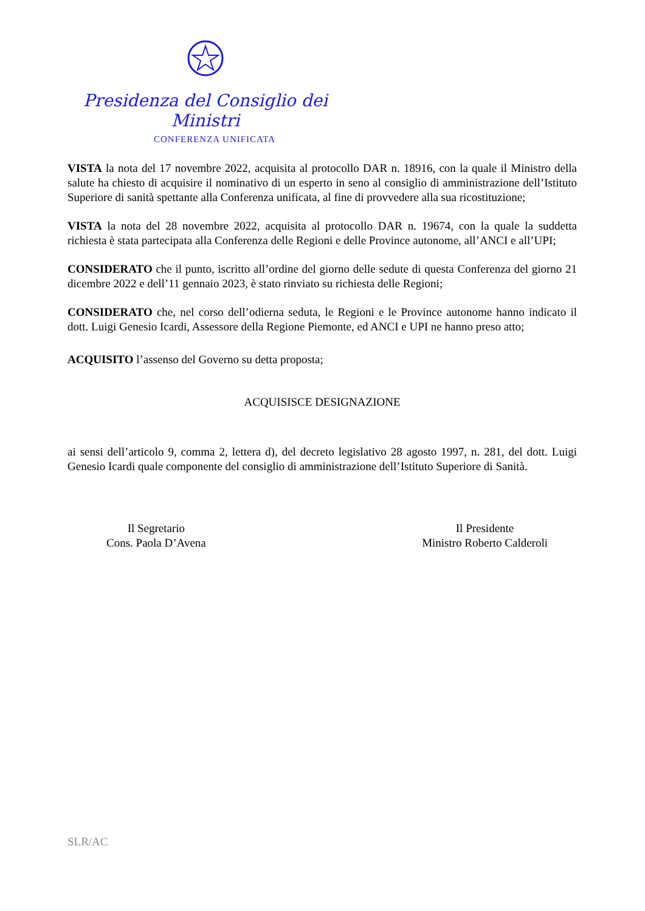Presidenza del Consiglio dei Ministri
CONFERENZA UNIFICATA
VISTA la nota del 17 novembre 2022, acquisita al protocollo DAR n. 18916, con la quale il Ministro della salute ha chiesto di acquisire il nominativo di un esperto in seno al consiglio di amministrazione dell’Istituto Superiore di sanità spettante alla Conferenza unificata, al fine di provvedere alla sua ricostituzione;
VISTA la nota del 28 novembre 2022, acquisita al protocollo DAR n. 19674, con la quale la suddetta richiesta è stata partecipata alla Conferenza delle Regioni e delle Province autonome, all’ANCI e all’UPI;
CONSIDERATO che il punto, iscritto all’ordine del giorno delle sedute di questa Conferenza del giorno 21 dicembre 2022 e dell’11 gennaio 2023, è stato rinviato su richiesta delle Regioni;
CONSIDERATO che, nel corso dell’odierna seduta, le Regioni e le Province autonome hanno indicato il dott. Luigi Genesio Icardi, Assessore della Regione Piemonte, ed ANCI e UPI ne hanno preso atto;
ACQUISITO l’assenso del Governo su detta proposta;
ACQUISISCE DESIGNAZIONE
ai sensi dell’articolo 9, comma 2, lettera d), del decreto legislativo 28 agosto 1997, n. 281, del dott. Luigi Genesio Icardi quale componente del consiglio di amministrazione dell’Istituto Superiore di Sanità.
Il Segretario
Cons. Paola D’Avena
Il Presidente
Ministro Roberto Calderoli
SLR/AC